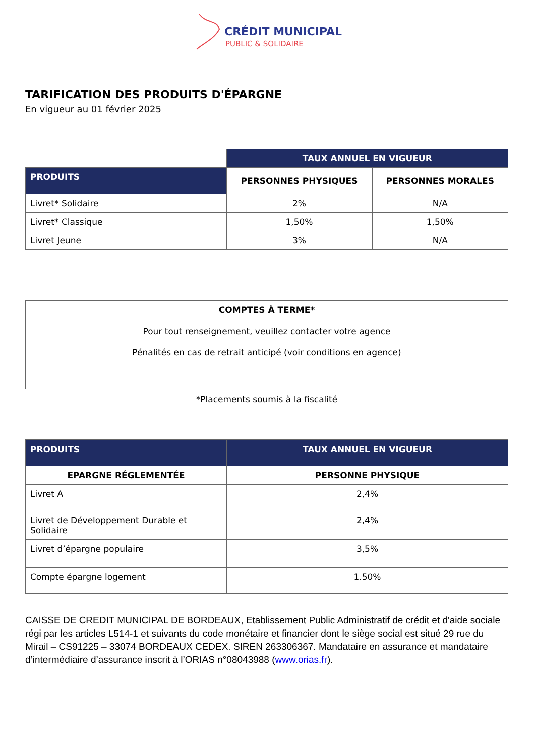CRÉDIT MUNICIPAL
PUBLIC & SOLIDAIRE
TARIFICATION DES PRODUITS D'ÉPARGNE
En vigueur au 01 février 2025
| | TAUX ANNUEL EN VIGUEUR | |
| --- | --- | --- |
| PRODUITS | PERSONNES PHYSIQUES | PERSONNES MORALES |
| Livret* Solidaire | 2% | N/A |
| Livret* Classique | 1,50% | 1,50% |
| Livret Jeune | 3% | N/A |
COMPTES À TERME*
Pour tout renseignement, veuillez contacter votre agence
Pénalités en cas de retrait anticipé (voir conditions en agence)
*Placements soumis à la fiscalité
| PRODUITS | TAUX ANNUEL EN VIGUEUR |
| --- | --- |
| EPARGNE RÉGLEMENTÉE | PERSONNE PHYSIQUE |
| Livret A | 2,4% |
| Livret de Développement Durable et Solidaire | 2,4% |
| Livret d’épargne populaire | 3,5% |
| Compte épargne logement | 1.50% |
CAISSE DE CREDIT MUNICIPAL DE BORDEAUX, Etablissement Public Administratif de crédit et d'aide sociale régi par les articles L514-1 et suivants du code monétaire et financier dont le siège social est situé 29 rue du Mirail – CS91225 – 33074 BORDEAUX CEDEX. SIREN 263306367. Mandataire en assurance et mandataire d’intermédiaire d’assurance inscrit à l’ORIAS n°08043988 (www.orias.fr).